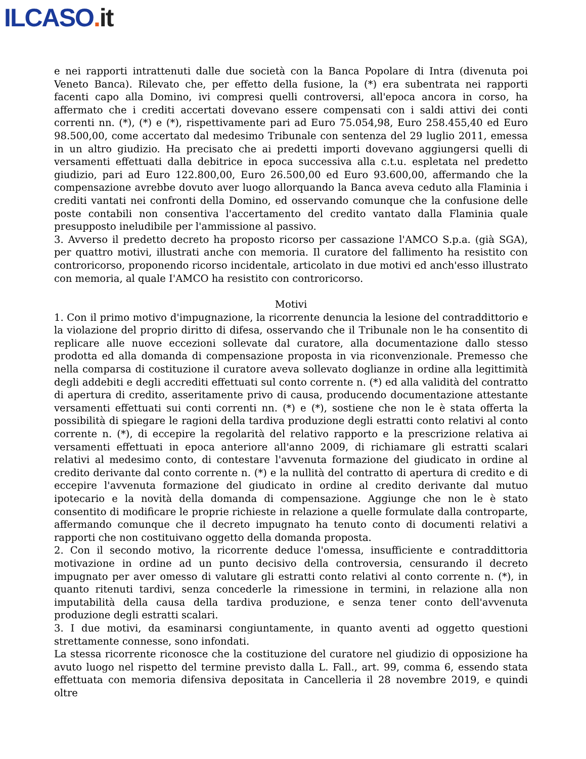ILCASO. it
e nei rapporti intrattenuti dalle due società con la Banca Popolare di Intra (divenuta poi Veneto Banca). Rilevato che, per effetto della fusione, la (*) era subentrata nei rapporti facenti capo alla Domino, ivi compresi quelli controversi, all'epoca ancora in corso, ha affermato che i crediti accertati dovevano essere compensati con i saldi attivi dei conti correnti nn. (*), (*) e (*), rispettivamente pari ad Euro 75.054,98, Euro 258.455,40 ed Euro 98.500,00, come accertato dal medesimo Tribunale con sentenza del 29 luglio 2011, emessa in un altro giudizio. Ha precisato che ai predetti importi dovevano aggiungersi quelli di versamenti effettuati dalla debitrice in epoca successiva alla c.t.u. espletata nel predetto giudizio, pari ad Euro 122.800,00, Euro 26.500,00 ed Euro 93.600,00, affermando che la compensazione avrebbe dovuto aver luogo allorquando la Banca aveva ceduto alla Flaminia i crediti vantati nei confronti della Domino, ed osservando comunque che la confusione delle poste contabili non consentiva l'accertamento del credito vantato dalla Flaminia quale presupposto ineludibile per l'ammissione al passivo.
3. Avverso il predetto decreto ha proposto ricorso per cassazione l'AMCO S.p.a. (già SGA), per quattro motivi, illustrati anche con memoria. Il curatore del fallimento ha resistito con controricorso, proponendo ricorso incidentale, articolato in due motivi ed anch'esso illustrato con memoria, al quale I'AMCO ha resistito con controricorso.
Motivi
1. Con il primo motivo d'impugnazione, la ricorrente denuncia la lesione del contraddittorio e la violazione del proprio diritto di difesa, osservando che il Tribunale non le ha consentito di replicare alle nuove eccezioni sollevate dal curatore, alla documentazione dallo stesso prodotta ed alla domanda di compensazione proposta in via riconvenzionale. Premesso che nella comparsa di costituzione il curatore aveva sollevato doglianze in ordine alla legittimità degli addebiti e degli accrediti effettuati sul conto corrente n. (*) ed alla validità del contratto di apertura di credito, asseritamente privo di causa, producendo documentazione attestante versamenti effettuati sui conti correnti nn. (*) e (*), sostiene che non le è stata offerta la possibilità di spiegare le ragioni della tardiva produzione degli estratti conto relativi al conto corrente n. (*), di eccepire la regolarità del relativo rapporto e la prescrizione relativa ai versamenti effettuati in epoca anteriore all'anno 2009, di richiamare gli estratti scalari relativi al medesimo conto, di contestare l'avvenuta formazione del giudicato in ordine al credito derivante dal conto corrente n. (*) e la nullità del contratto di apertura di credito e di eccepire l'avvenuta formazione del giudicato in ordine al credito derivante dal mutuo ipotecario e la novità della domanda di compensazione. Aggiunge che non le è stato consentito di modificare le proprie richieste in relazione a quelle formulate dalla controparte, affermando comunque che il decreto impugnato ha tenuto conto di documenti relativi a rapporti che non costituivano oggetto della domanda proposta.
2. Con il secondo motivo, la ricorrente deduce l'omessa, insufficiente e contraddittoria motivazione in ordine ad un punto decisivo della controversia, censurando il decreto impugnato per aver omesso di valutare gli estratti conto relativi al conto corrente n. (*), in quanto ritenuti tardivi, senza concederle la rimessione in termini, in relazione alla non imputabilità della causa della tardiva produzione, e senza tener conto dell'avvenuta produzione degli estratti scalari.
3. I due motivi, da esaminarsi congiuntamente, in quanto aventi ad oggetto questioni strettamente connesse, sono infondati.
La stessa ricorrente riconosce che la costituzione del curatore nel giudizio di opposizione ha avuto luogo nel rispetto del termine previsto dalla L. Fall., art. 99, comma 6, essendo stata effettuata con memoria difensiva depositata in Cancelleria il 28 novembre 2019, e quindi oltre